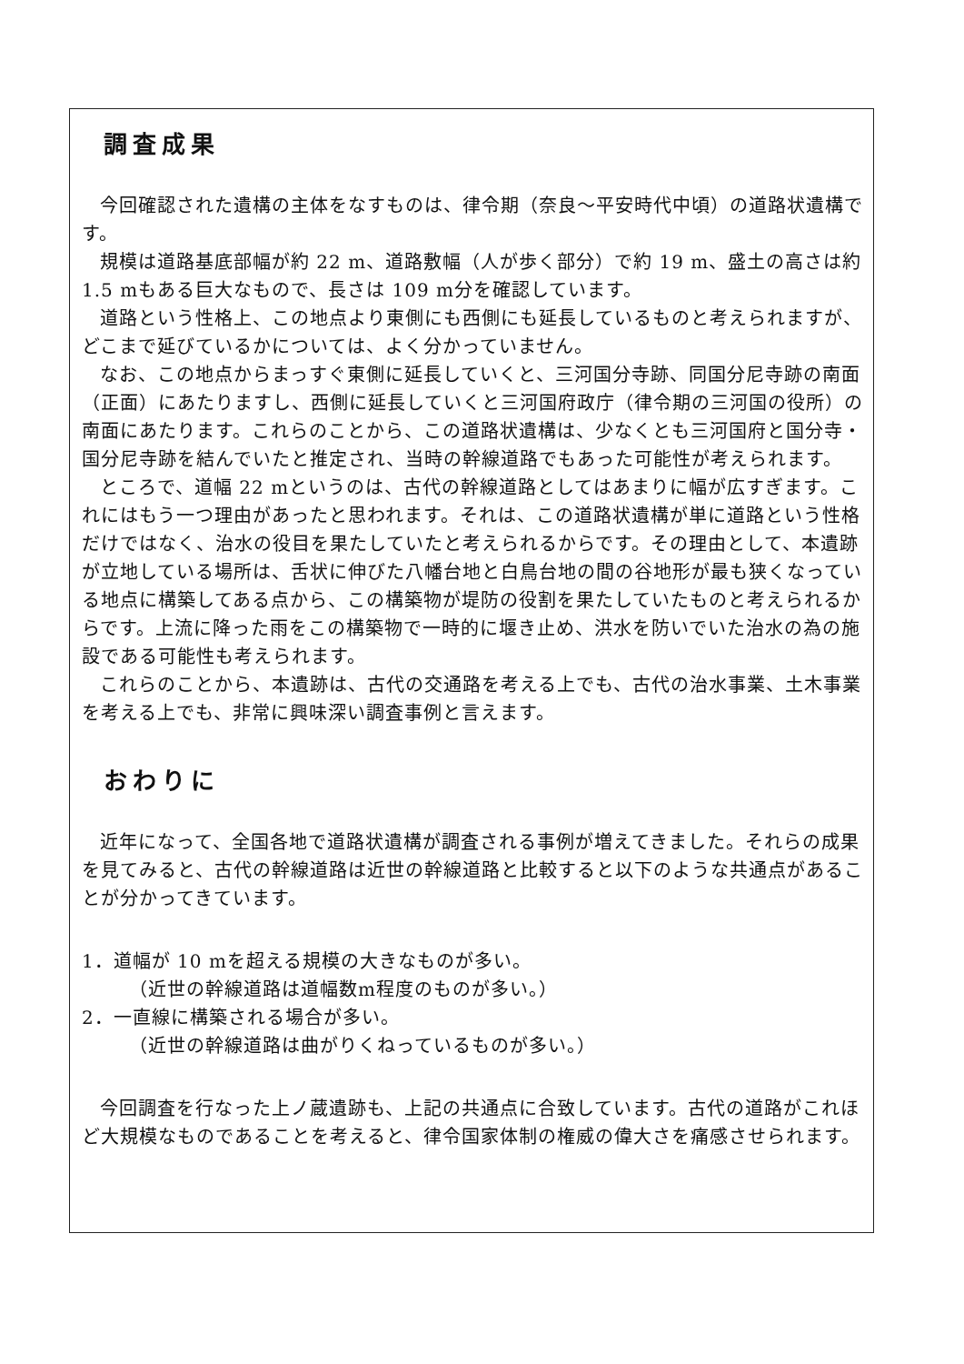調査成果
今回確認された遺構の主体をなすものは、律令期（奈良～平安時代中頃）の道路状遺構です。
規模は道路基底部幅が約 22 m、道路敷幅（人が歩く部分）で約 19 m、盛土の高さは約 1.5 mもある巨大なもので、長さは 109 m分を確認しています。
道路という性格上、この地点より東側にも西側にも延長しているものと考えられますが、どこまで延びているかについては、よく分かっていません。
なお、この地点からまっすぐ東側に延長していくと、三河国分寺跡、同国分尼寺跡の南面（正面）にあたりますし、西側に延長していくと三河国府政庁（律令期の三河国の役所）の南面にあたります。これらのことから、この道路状遺構は、少なくとも三河国府と国分寺・国分尼寺跡を結んでいたと推定され、当時の幹線道路でもあった可能性が考えられます。
ところで、道幅 22 mというのは、古代の幹線道路としてはあまりに幅が広すぎます。これにはもう一つ理由があったと思われます。それは、この道路状遺構が単に道路という性格だけではなく、治水の役目を果たしていたと考えられるからです。その理由として、本遺跡が立地している場所は、舌状に伸びた八幡台地と白鳥台地の間の谷地形が最も狭くなっている地点に構築してある点から、この構築物が堤防の役割を果たしていたものと考えられるからです。上流に降った雨をこの構築物で一時的に堰き止め、洪水を防いでいた治水の為の施設である可能性も考えられます。
これらのことから、本遺跡は、古代の交通路を考える上でも、古代の治水事業、土木事業を考える上でも、非常に興味深い調査事例と言えます。
おわりに
近年になって、全国各地で道路状遺構が調査される事例が増えてきました。それらの成果を見てみると、古代の幹線道路は近世の幹線道路と比較すると以下のような共通点があることが分かってきています。
1．道幅が 10 mを超える規模の大きなものが多い。
（近世の幹線道路は道幅数m程度のものが多い。）
2．一直線に構築される場合が多い。
（近世の幹線道路は曲がりくねっているものが多い。）
今回調査を行なった上ノ蔵遺跡も、上記の共通点に合致しています。古代の道路がこれほど大規模なものであることを考えると、律令国家体制の権威の偉大さを痛感させられます。